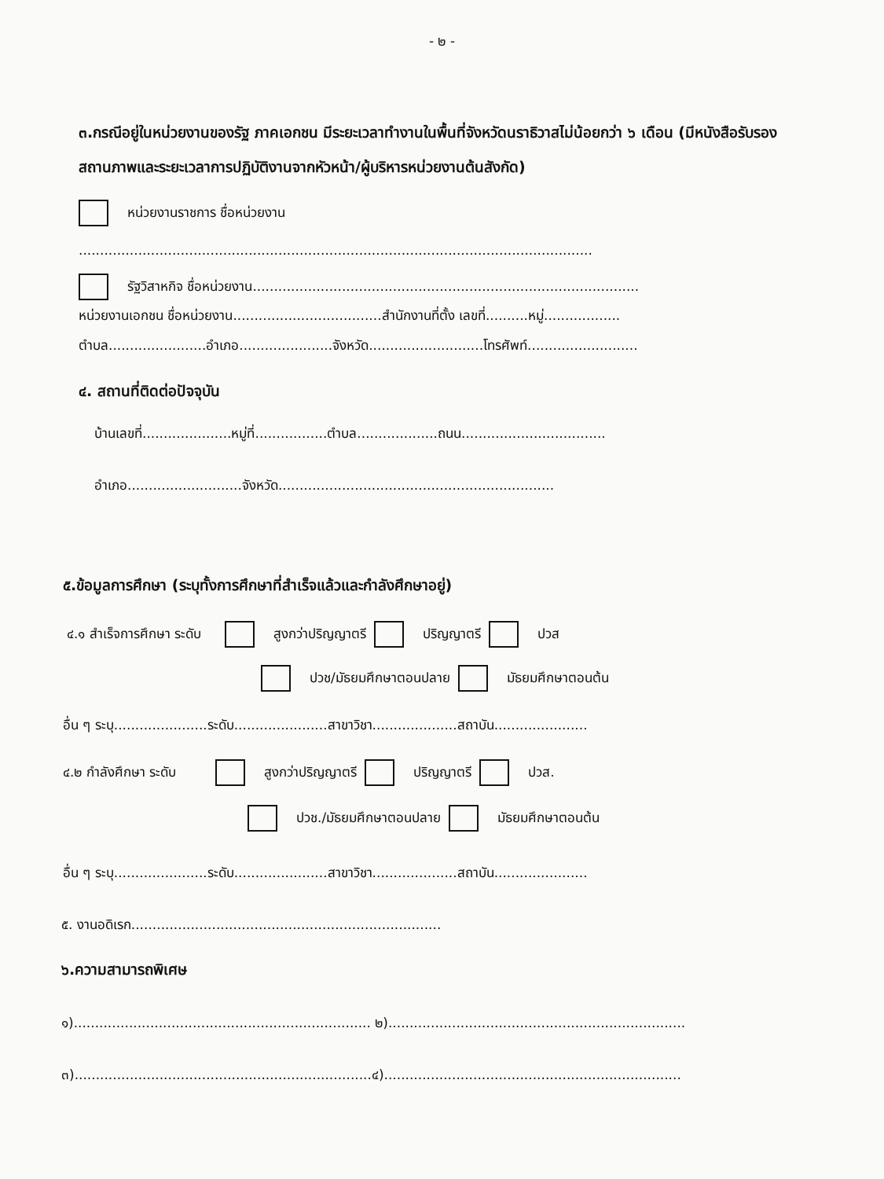- ๒ -
๓.กรณีอยู่ในหน่วยงานของรัฐ ภาคเอกชน มีระยะเวลาทำงานในพื้นที่จังหวัดนราธิวาสไม่น้อยกว่า ๖ เดือน (มีหนังสือรับรองสถานภาพและระยะเวลาการปฏิบัติงานจากหัวหน้า/ผู้บริหารหน่วยงานต้นสังกัด)
หน่วยงานราชการ ชื่อหน่วยงาน
.........................................................................................................................
รัฐวิสาหกิจ ชื่อหน่วยงาน...........................................................................................
หน่วยงานเอกชน ชื่อหน่วยงาน...................................สำนักงานที่ตั้ง เลขที่..........หมู่..................
ตำบล.......................อำเภอ......................จังหวัด...........................โทรศัพท์..........................
๔. สถานที่ติดต่อปัจจุบัน
บ้านเลขที่.....................หมู่ที่.................ตำบล...................ถนน..................................
อำเภอ...........................จังหวัด.................................................................
๕.ข้อมูลการศึกษา (ระบุทั้งการศึกษาที่สำเร็จแล้วและกำลังศึกษาอยู่)
๔.๑ สำเร็จการศึกษา ระดับ สูงกว่าปริญญาตรี ปริญญาตรี ปวส
ปวช/มัธยมศึกษาตอนปลาย มัธยมศึกษาตอนต้น
อื่น ๆ ระบุ......................ระดับ......................สาขาวิชา....................สถาบัน......................
๔.๒ กำลังศึกษา ระดับ สูงกว่าปริญญาตรี ปริญญาตรี ปวส.
ปวช./มัธยมศึกษาตอนปลาย มัธยมศึกษาตอนต้น
อื่น ๆ ระบุ......................ระดับ......................สาขาวิชา....................สถาบัน......................
๕. งานอดิเรก.........................................................................
๖.ความสามารถพิเศษ
๑)...................................................................... ๒)......................................................................
๓)......................................................................๔)......................................................................